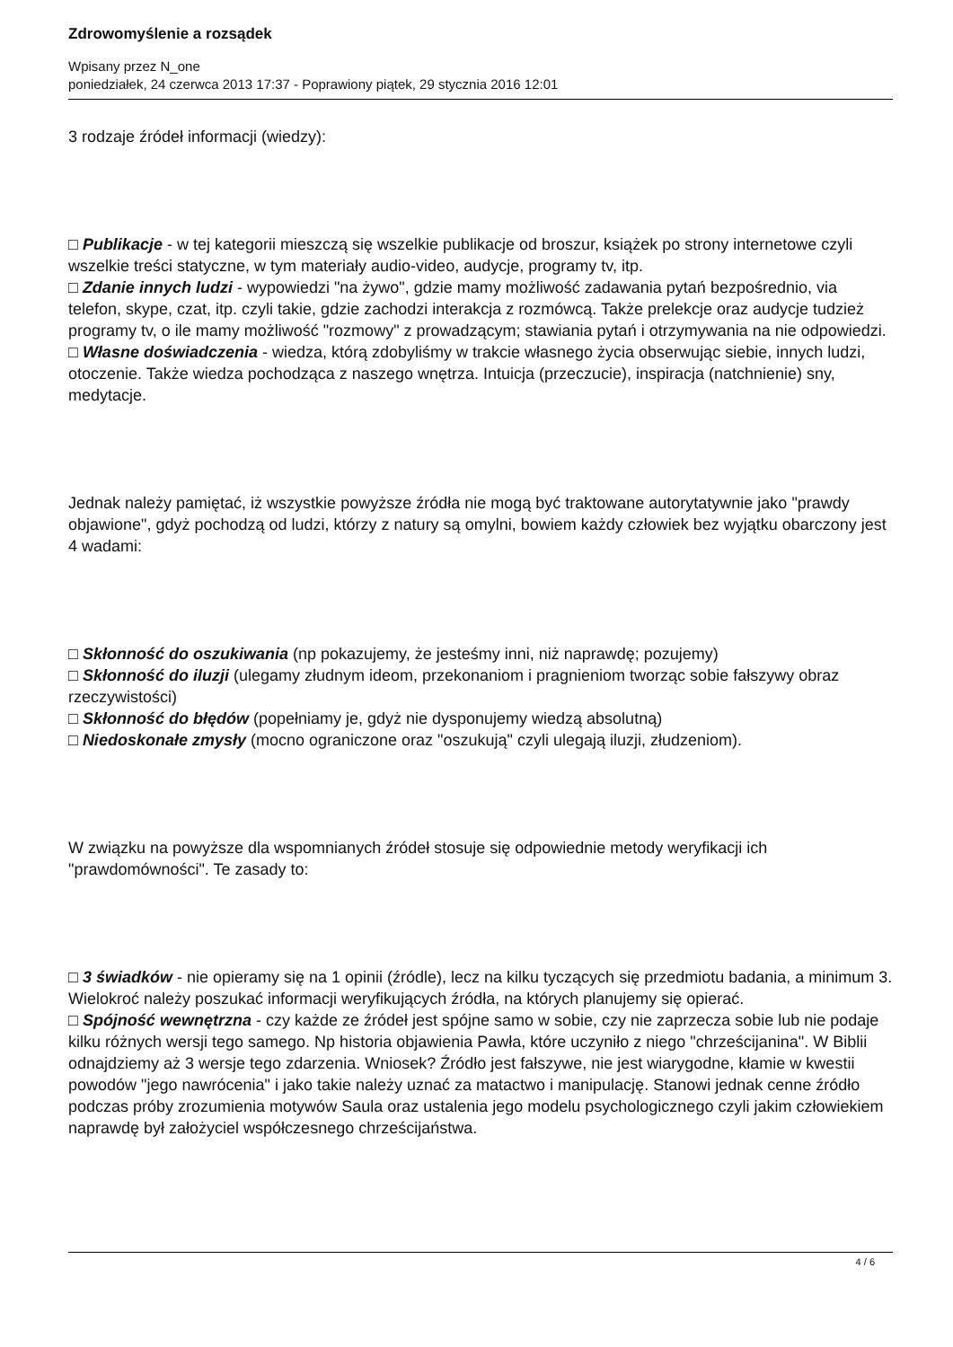Zdrowomyślenie a rozsądek
Wpisany przez N_one
poniedziałek, 24 czerwca 2013 17:37 - Poprawiony piątek, 29 stycznia 2016 12:01
3 rodzaje źródeł informacji (wiedzy):
□ Publikacje - w tej kategorii mieszczą się wszelkie publikacje od broszur, książek po strony internetowe czyli wszelkie treści statyczne, w tym materiały audio-video, audycje, programy tv, itp.
□ Zdanie innych ludzi - wypowiedzi "na żywo", gdzie mamy możliwość zadawania pytań bezpośrednio, via telefon, skype, czat, itp. czyli takie, gdzie zachodzi interakcja z rozmówcą. Także prelekcje oraz audycje tudzież programy tv, o ile mamy możliwość "rozmowy" z prowadzącym; stawiania pytań i otrzymywania na nie odpowiedzi.
□ Własne doświadczenia - wiedza, którą zdobyliśmy w trakcie własnego życia obserwując siebie, innych ludzi, otoczenie. Także wiedza pochodząca z naszego wnętrza. Intuicja (przeczucie), inspiracja (natchnienie) sny, medytacje.
Jednak należy pamiętać, iż wszystkie powyższe źródła nie mogą być traktowane autorytatywnie jako "prawdy objawione", gdyż pochodzą od ludzi, którzy z natury są omylni, bowiem każdy człowiek bez wyjątku obarczony jest 4 wadami:
□ Skłonność do oszukiwania (np pokazujemy, że jesteśmy inni, niż naprawdę; pozujemy)
□ Skłonność do iluzji (ulegamy złudnym ideom, przekonaniom i pragnieniom tworząc sobie fałszywy obraz rzeczywistości)
□ Skłonność do błędów (popełniamy je, gdyż nie dysponujemy wiedzą absolutną)
□ Niedoskonałe zmysły (mocno ograniczone oraz "oszukują" czyli ulegają iluzji, złudzeniom).
W związku na powyższe dla wspomnianych źródeł stosuje się odpowiednie metody weryfikacji ich "prawdomówności". Te zasady to:
□ 3 świadków - nie opieramy się na 1 opinii (źródle), lecz na kilku tyczących się przedmiotu badania, a minimum 3. Wielokroć należy poszukać informacji weryfikujących źródła, na których planujemy się opierać.
□ Spójność wewnętrzna - czy każde ze źródeł jest spójne samo w sobie, czy nie zaprzecza sobie lub nie podaje kilku różnych wersji tego samego. Np historia objawienia Pawła, które uczyniło z niego "chrześcijanina". W Biblii odnajdziemy aż 3 wersje tego zdarzenia. Wniosek? Źródło jest fałszywe, nie jest wiarygodne, kłamie w kwestii powodów "jego nawrócenia" i jako takie należy uznać za matactwo i manipulację. Stanowi jednak cenne źródło podczas próby zrozumienia motywów Saula oraz ustalenia jego modelu psychologicznego czyli jakim człowiekiem naprawdę był założyciel współczesnego chrześcijaństwa.
4 / 6